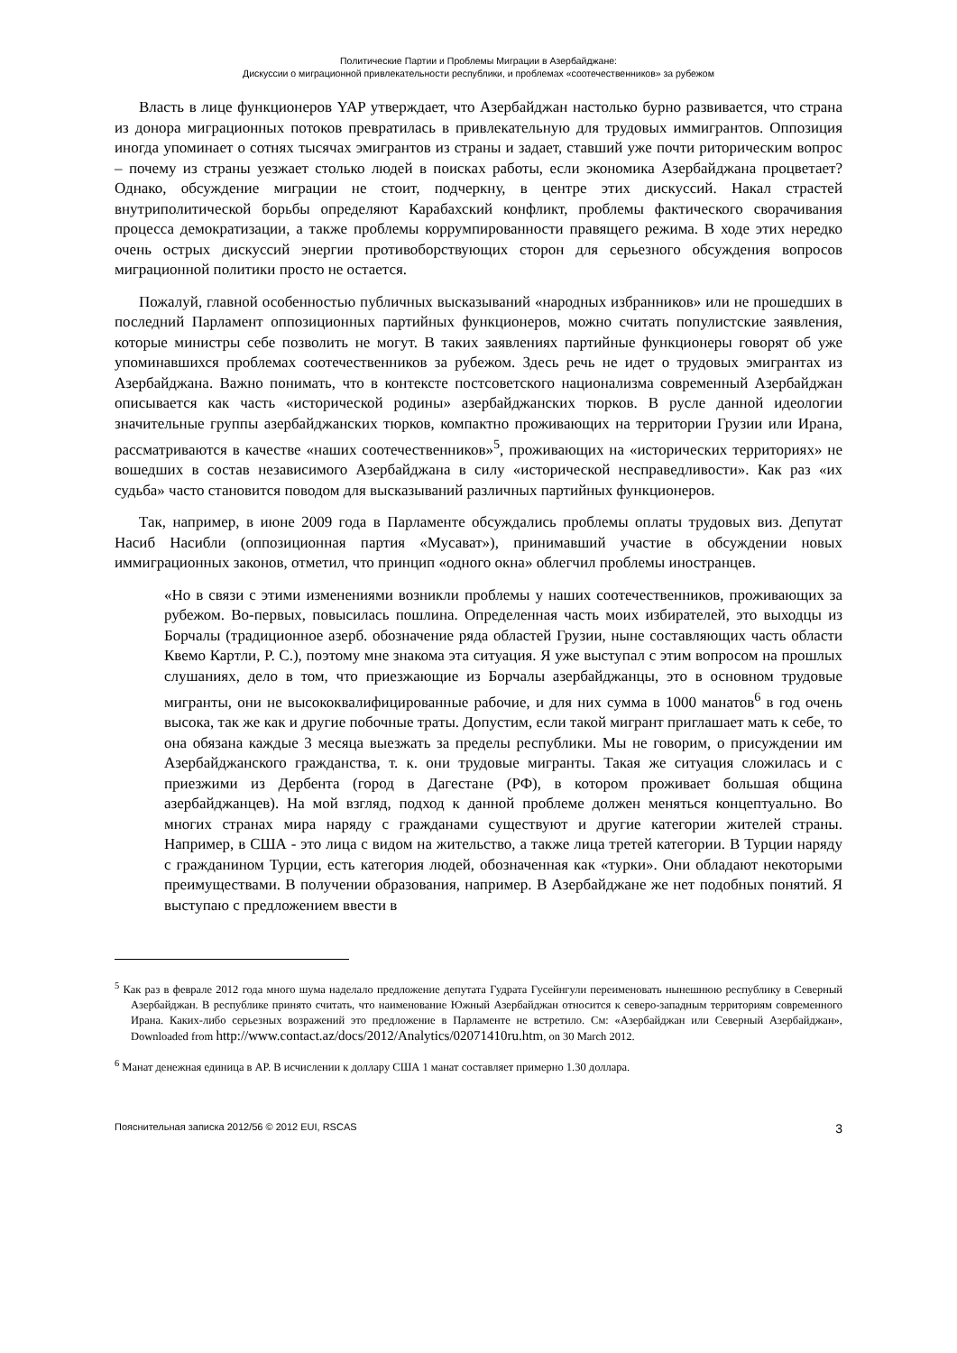Политические Партии и Проблемы Миграции в Азербайджане:
Дискуссии о миграционной привлекательности республики, и проблемах «соотечественников» за рубежом
Власть в лице функционеров YAP утверждает, что Азербайджан настолько бурно развивается, что страна из донора миграционных потоков превратилась в привлекательную для трудовых иммигрантов. Оппозиция иногда упоминает о сотнях тысячах эмигрантов из страны и задает, ставший уже почти риторическим вопрос – почему из страны уезжает столько людей в поисках работы, если экономика Азербайджана процветает? Однако, обсуждение миграции не стоит, подчеркну, в центре этих дискуссий. Накал страстей внутриполитической борьбы определяют Карабахский конфликт, проблемы фактического сворачивания процесса демократизации, а также проблемы коррумпированности правящего режима. В ходе этих нередко очень острых дискуссий энергии противоборствующих сторон для серьезного обсуждения вопросов миграционной политики просто не остается.
Пожалуй, главной особенностью публичных высказываний «народных избранников» или не прошедших в последний Парламент оппозиционных партийных функционеров, можно считать популистские заявления, которые министры себе позволить не могут. В таких заявлениях партийные функционеры говорят об уже упоминавшихся проблемах соотечественников за рубежом. Здесь речь не идет о трудовых эмигрантах из Азербайджана. Важно понимать, что в контексте постсоветского национализма современный Азербайджан описывается как часть «исторической родины» азербайджанских тюрков. В русле данной идеологии значительные группы азербайджанских тюрков, компактно проживающих на территории Грузии или Ирана, рассматриваются в качестве «наших соотечественников»<sup>5</sup>, проживающих на «исторических территориях» не вошедших в состав независимого Азербайджана в силу «исторической несправедливости». Как раз «их судьба» часто становится поводом для высказываний различных партийных функционеров.
Так, например, в июне 2009 года в Парламенте обсуждались проблемы оплаты трудовых виз. Депутат Насиб Насибли (оппозиционная партия «Мусават»), принимавший участие в обсуждении новых иммиграционных законов, отметил, что принцип «одного окна» облегчил проблемы иностранцев.
«Но в связи с этими изменениями возникли проблемы у наших соотечественников, проживающих за рубежом. Во-первых, повысилась пошлина. Определенная часть моих избирателей, это выходцы из Борчалы (традиционное азерб. обозначение ряда областей Грузии, ныне составляющих часть области Квемо Картли, Р. С.), поэтому мне знакома эта ситуация. Я уже выступал с этим вопросом на прошлых слушаниях, дело в том, что приезжающие из Борчалы азербайджанцы, это в основном трудовые мигранты, они не высококвалифицированные рабочие, и для них сумма в 1000 манатов<sup>6</sup> в год очень высока, так же как и другие побочные траты. Допустим, если такой мигрант приглашает мать к себе, то она обязана каждые 3 месяца выезжать за пределы республики. Мы не говорим, о присуждении им Азербайджанского гражданства, т. к. они трудовые мигранты. Такая же ситуация сложилась и с приезжими из Дербента (город в Дагестане (РФ), в котором проживает большая община азербайджанцев). На мой взгляд, подход к данной проблеме должен меняться концептуально. Во многих странах мира наряду с гражданами существуют и другие категории жителей страны. Например, в США - это лица с видом на жительство, а также лица третей категории. В Турции наряду с гражданином Турции, есть категория людей, обозначенная как «турки». Они обладают некоторыми преимуществами. В получении образования, например. В Азербайджане же нет подобных понятий. Я выступаю с предложением ввести в
<sup>5</sup> Как раз в феврале 2012 года много шума наделало предложение депутата Гудрата Гусейнгули переименовать нынешнюю республику в Северный Азербайджан. В республике принято считать, что наименование Южный Азербайджан относится к северо-западным территориям современного Ирана. Каких-либо серьезных возражений это предложение в Парламенте не встретило. См: «Азербайджан или Северный Азербайджан», Downloaded from http://www.contact.az/docs/2012/Analytics/02071410ru.htm, on 30 March 2012.
<sup>6</sup> Манат денежная единица в АР. В исчислении к доллару США 1 манат составляет примерно 1.30 доллара.
Пояснительная записка 2012/56 © 2012 EUI, RSCAS 3